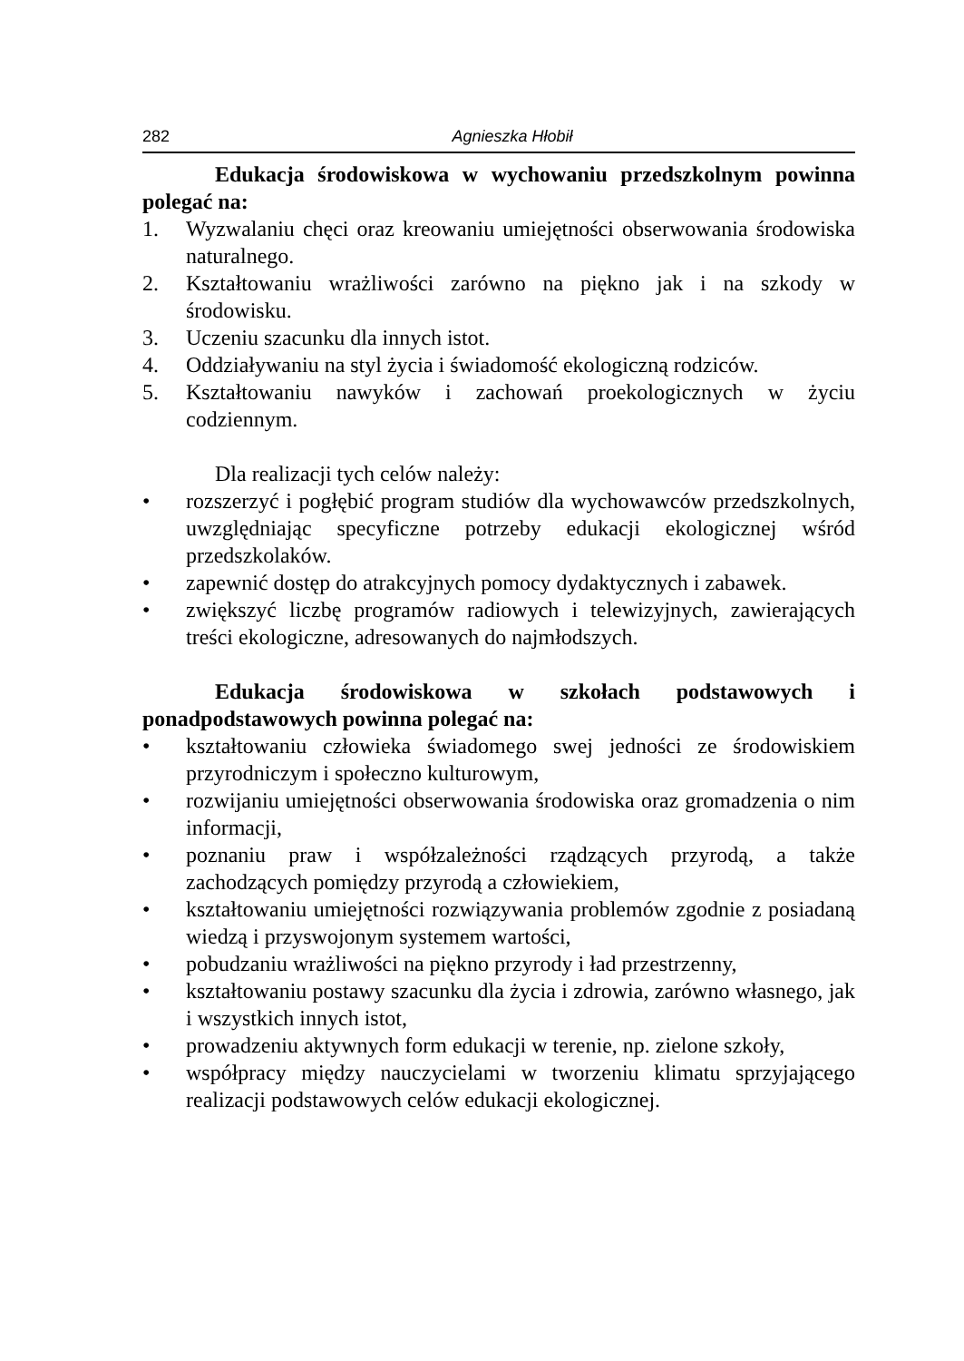282 Agnieszka Hłobił
Edukacja środowiskowa w wychowaniu przedszkolnym powinna polegać na:
1. Wyzwalaniu chęci oraz kreowaniu umiejętności obserwowania środowiska naturalnego.
2. Kształtowaniu wrażliwości zarówno na piękno jak i na szkody w środowisku.
3. Uczeniu szacunku dla innych istot.
4. Oddziaływaniu na styl życia i świadomość ekologiczną rodziców.
5. Kształtowaniu nawyków i zachowań proekologicznych w życiu codziennym.
Dla realizacji tych celów należy:
• rozszerzyć i pogłębić program studiów dla wychowawców przedszkolnych, uwzględniając specyficzne potrzeby edukacji ekologicznej wśród przedszkolaków.
• zapewnić dostęp do atrakcyjnych pomocy dydaktycznych i zabawek.
• zwiększyć liczbę programów radiowych i telewizyjnych, zawierających treści ekologiczne, adresowanych do najmłodszych.
Edukacja środowiskowa w szkołach podstawowych i ponadpodstawowych powinna polegać na:
• kształtowaniu człowieka świadomego swej jedności ze środowiskiem przyrodniczym i społeczno kulturowym,
• rozwijaniu umiejętności obserwowania środowiska oraz gromadzenia o nim informacji,
• poznaniu praw i współzależności rządzących przyrodą, a także zachodzących pomiędzy przyrodą a człowiekiem,
• kształtowaniu umiejętności rozwiązywania problemów zgodnie z posiadaną wiedzą i przyswojonym systemem wartości,
• pobudzaniu wrażliwości na piękno przyrody i ład przestrzenny,
• kształtowaniu postawy szacunku dla życia i zdrowia, zarówno własnego, jak i wszystkich innych istot,
• prowadzeniu aktywnych form edukacji w terenie, np. zielone szkoły,
• współpracy między nauczycielami w tworzeniu klimatu sprzyjającego realizacji podstawowych celów edukacji ekologicznej.